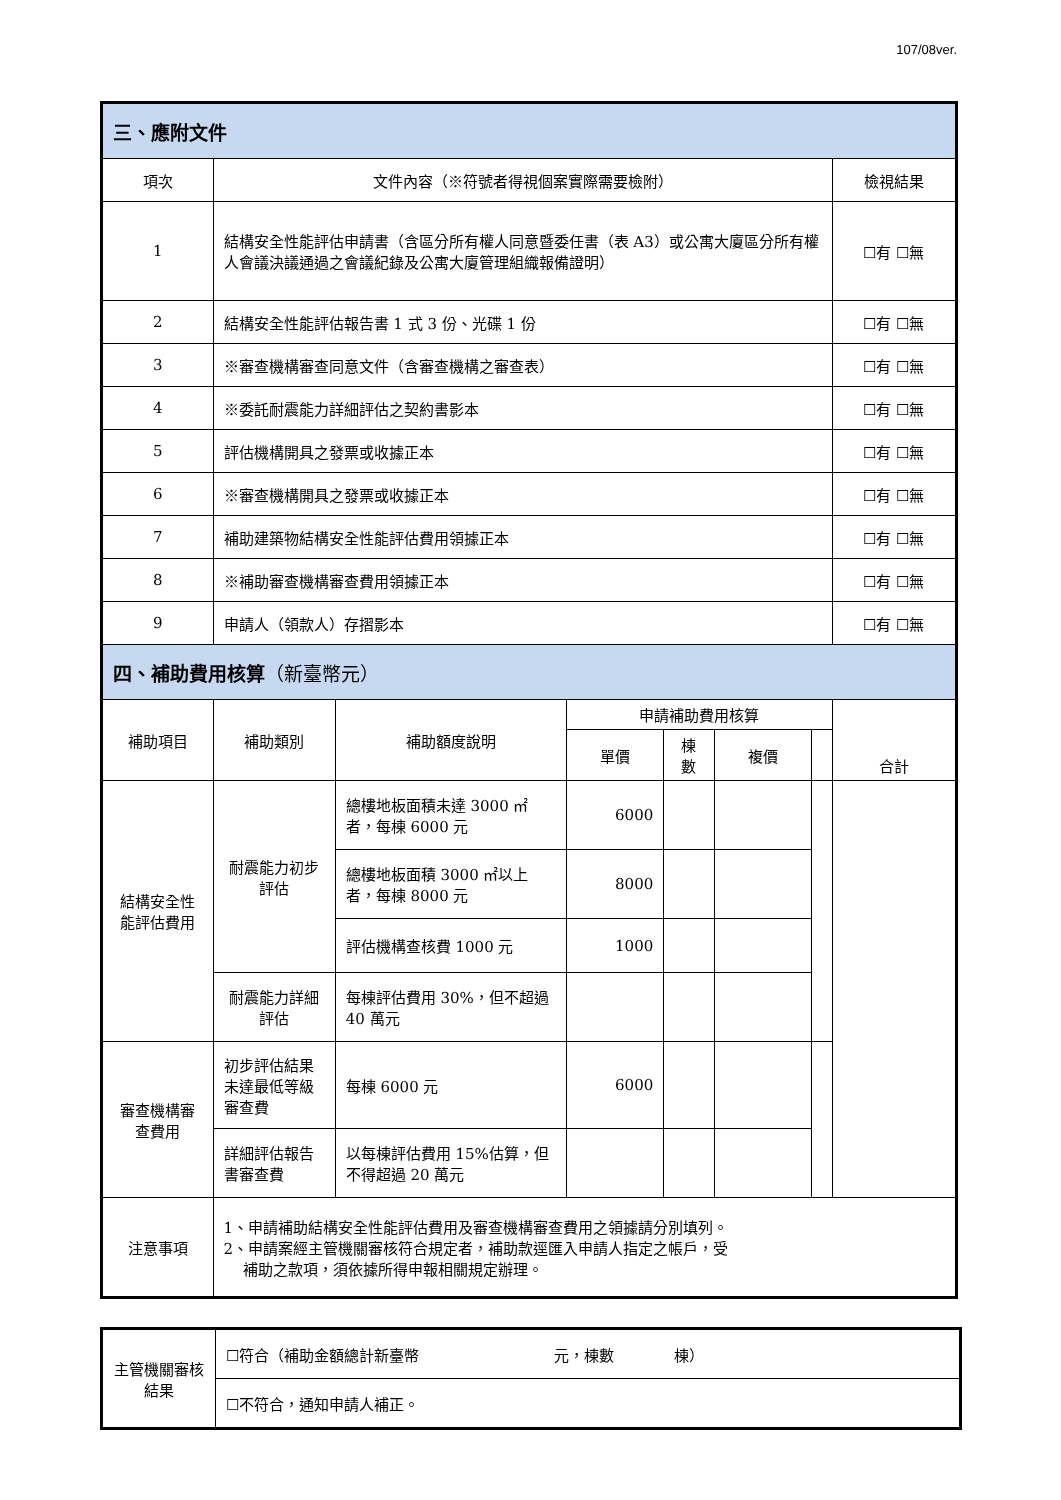107/08ver.
| 三、應附文件 | | | | | | | |
| 項次 | 文件內容（※符號者得視個案實際需要檢附） | | | | | | 檢視結果 |
| 1 | 結構安全性能評估申請書（含區分所有權人同意暨委任書（表 A3）或公寓大廈區分所有權人會議決議通過之會議紀錄及公寓大廈管理組織報備證明） | | | | | | ☐有 ☐無 |
| 2 | 結構安全性能評估報告書 1 式 3 份、光碟 1 份 | | | | | | ☐有 ☐無 |
| 3 | ※審查機構審查同意文件（含審查機構之審查表） | | | | | | ☐有 ☐無 |
| 4 | ※委託耐震能力詳細評估之契約書影本 | | | | | | ☐有 ☐無 |
| 5 | 評估機構開具之發票或收據正本 | | | | | | ☐有 ☐無 |
| 6 | ※審查機構開具之發票或收據正本 | | | | | | ☐有 ☐無 |
| 7 | 補助建築物結構安全性能評估費用領據正本 | | | | | | ☐有 ☐無 |
| 8 | ※補助審查機構審查費用領據正本 | | | | | | ☐有 ☐無 |
| 9 | 申請人（領款人）存摺影本 | | | | | | ☐有 ☐無 |
| 四、補助費用核算 （新臺幣元） | | | | | | | |
| 補助項目 | 補助類別 | 補助額度說明 | 申請補助費用核算 | | | | 合計 |
| | | | 單價 | 棟數 | 複價 | | |
| 結構安全性能評估費用 | 耐震能力初步評估 | 總樓地板面積未達 3000 ㎡者，每棟 6000 元 | 6000 | | | | |
| | | 總樓地板面積 3000 ㎡以上者，每棟 8000 元 | 8000 | | | | |
| | | 評估機構查核費 1000 元 | 1000 | | | | |
| | 耐震能力詳細評估 | 每棟評估費用 30%，但不超過 40 萬元 | | | | | |
| 審查機構審查費用 | 初步評估結果未達最低等級審查費 | 每棟 6000 元 | 6000 | | | | |
| | 詳細評估報告書審查費 | 以每棟評估費用 15%估算，但不得超過 20 萬元 | | | | | |
| 注意事項 | 1、申請補助結構安全性能評估費用及審查機構審查費用之領據請分別填列。 2、申請案經主管機關審核符合規定者，補助款逕匯入申請人指定之帳戶，受 補助之款項，須依據所得申報相關規定辦理。 | | | | | | |
| 主管機關審核結果 | ☐符合（補助金額總計新臺幣 元，棟數 棟） |
| | ☐不符合，通知申請人補正。 |